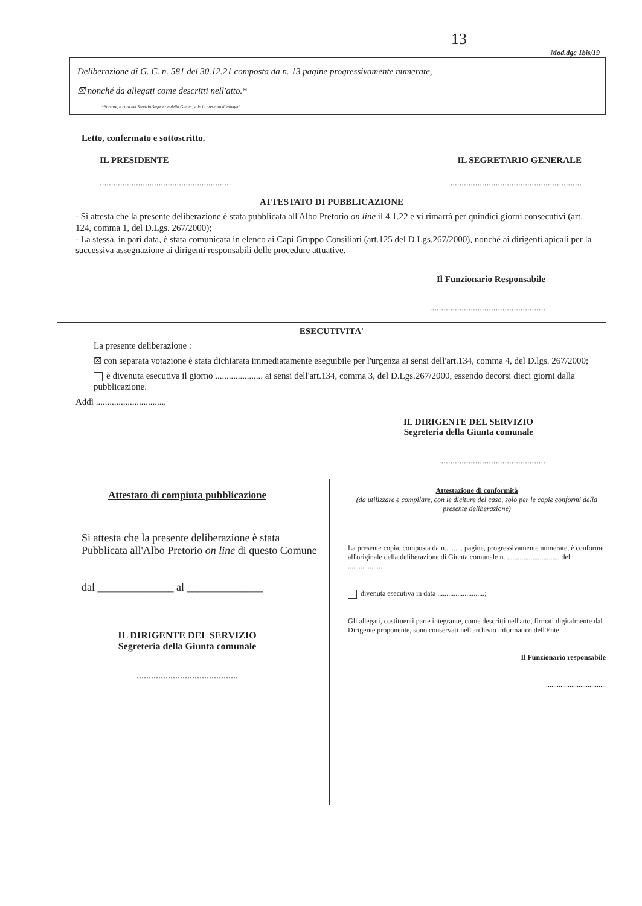13
Mod.dgc 1bis/19
Deliberazione di G. C. n. 581 del 30.12.21 composta da n. 13 pagine progressivamente numerate,
☒ nonché da allegati come descritti nell'atto.*
*Barrare, a cura del Servizio Segreteria della Giunta, solo in presenza di allegati
Letto, confermato e sottoscritto.
IL PRESIDENTE IL SEGRETARIO GENERALE
....................................................................................................................
ATTESTATO DI PUBBLICAZIONE
- Si attesta che la presente deliberazione è stata pubblicata all'Albo Pretorio on line il 4.1.22 e vi rimarrà per quindici giorni consecutivi (art. 124, comma 1, del D.Lgs. 267/2000);
- La stessa, in pari data, è stata comunicata in elenco ai Capi Gruppo Consiliari (art.125 del D.Lgs.267/2000), nonché ai dirigenti apicali per la successiva assegnazione ai dirigenti responsabili delle procedure attuative.
Il Funzionario Responsabile
...................................................
ESECUTIVITA'
La presente deliberazione :
☒ con separata votazione è stata dichiarata immediatamente eseguibile per l'urgenza ai sensi dell'art.134, comma 4, del D.lgs. 267/2000;
è divenuta esecutiva il giorno ..................... ai sensi dell'art.134, comma 3, del D.Lgs.267/2000, essendo decorsi dieci giorni dalla pubblicazione.
Addì ...............................
IL DIRIGENTE DEL SERVIZIO
Segreteria della Giunta comunale
...............................................
Attestato di compiuta pubblicazione
Si attesta che la presente deliberazione è stata Pubblicata all'Albo Pretorio on line di questo Comune
dal ______________ al ______________
IL DIRIGENTE DEL SERVIZIO
Segreteria della Giunta comunale
..........................................
Attestazione di conformità
(da utilizzare e compilare, con le diciture del caso, solo per le copie conformi della presente deliberazione)
La presente copia, composta da n.......... pagine, progressivamente numerate, è conforme all'originale della deliberazione di Giunta comunale n. ............................. del ...................
divenuta esecutiva in data ..........................;
Gli allegati, costituenti parte integrante, come descritti nell'atto, firmati digitalmente dal Dirigente proponente, sono conservati nell'archivio informatico dell'Ente.
Il Funzionario responsabile
.................................